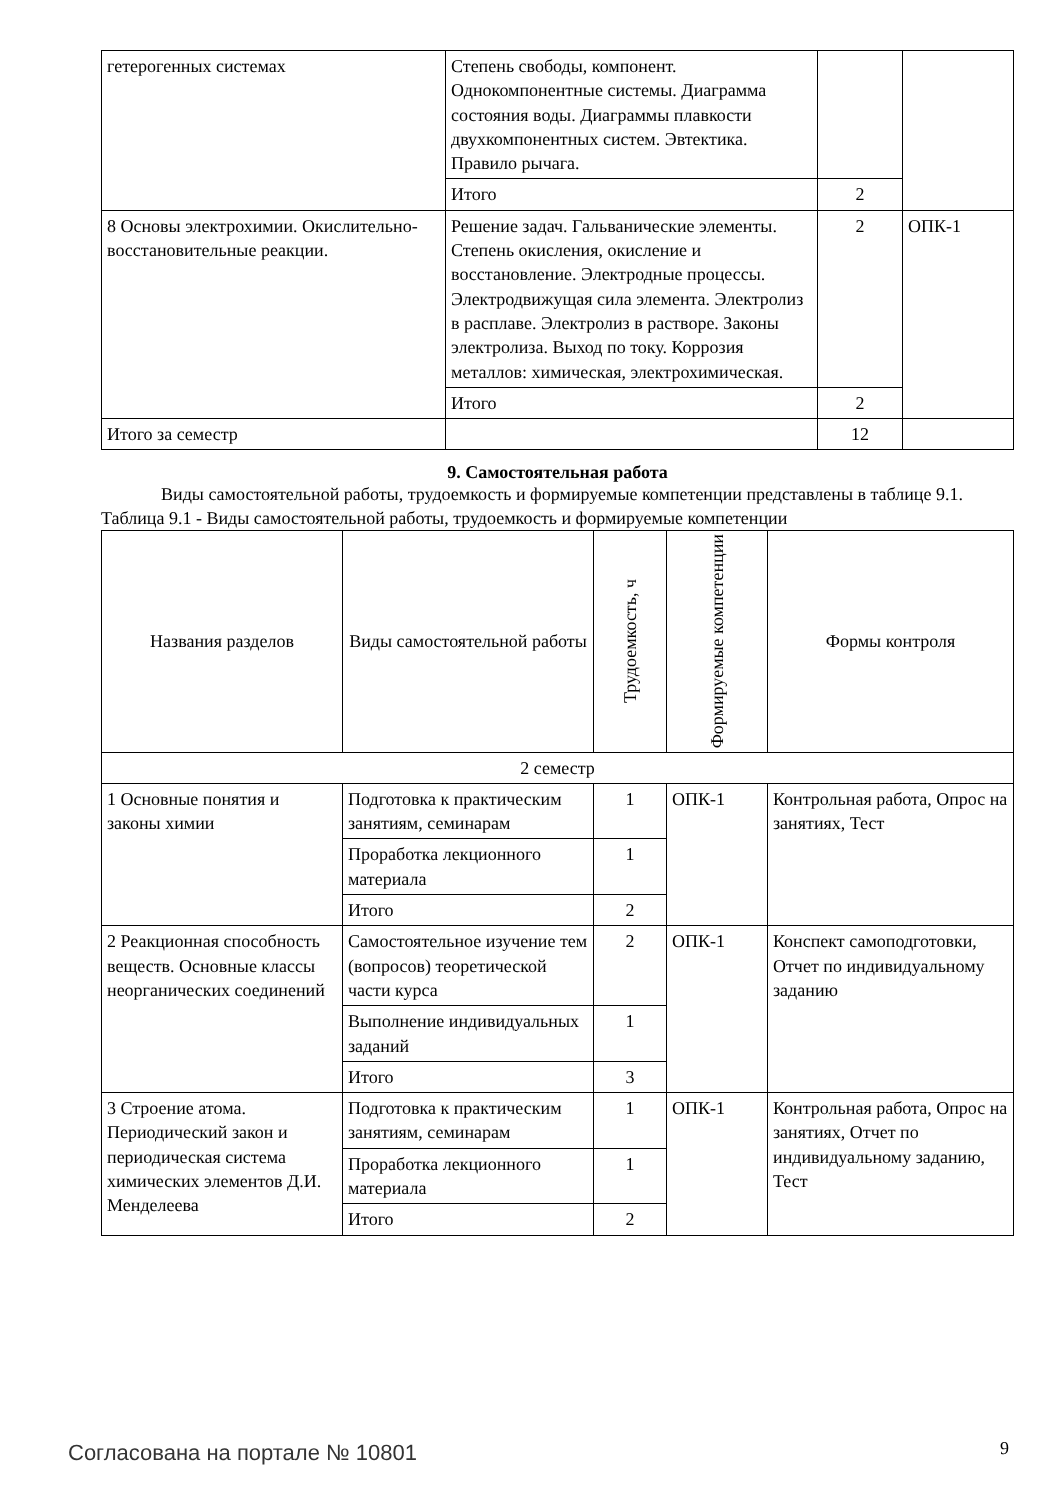| гетерогенных системах | Степень свободы, компонент. Однокомпонентные системы. Диаграмма состояния воды. Диаграммы плавкости двухкомпонентных систем. Эвтектика. Правило рычага. | | |
| | Итого | 2 | |
| 8 Основы электрохимии. Окислительно-восстановительные реакции. | Решение задач. Гальванические элементы. Степень окисления, окисление и восстановление. Электродные процессы. Электродвижущая сила элемента. Электролиз в расплаве. Электролиз в растворе. Законы электролиза. Выход по току. Коррозия металлов: химическая, электрохимическая. | 2 | ОПК-1 |
| | Итого | 2 | |
| Итого за семестр | | 12 | |
9. Самостоятельная работа
Виды самостоятельной работы, трудоемкость и формируемые компетенции представлены в таблице 9.1.
Таблица 9.1 - Виды самостоятельной работы, трудоемкость и формируемые компетенции
| Названия разделов | Виды самостоятельной работы | Трудоемкость, ч | Формируемые компетенции | Формы контроля |
| --- | --- | --- | --- | --- |
| 2 семестр | | | | |
| 1 Основные понятия и законы химии | Подготовка к практическим занятиям, семинарам | 1 | ОПК-1 | Контрольная работа, Опрос на занятиях, Тест |
| | Проработка лекционного материала | 1 | | |
| | Итого | 2 | | |
| 2 Реакционная способность веществ. Основные классы неорганических соединений | Самостоятельное изучение тем (вопросов) теоретической части курса | 2 | ОПК-1 | Конспект самоподготовки, Отчет по индивидуальному заданию |
| | Выполнение индивидуальных заданий | 1 | | |
| | Итого | 3 | | |
| 3 Строение атома. Периодический закон и периодическая система химических элементов Д.И. Менделеева | Подготовка к практическим занятиям, семинарам | 1 | ОПК-1 | Контрольная работа, Опрос на занятиях, Отчет по индивидуальному заданию, Тест |
| | Проработка лекционного материала | 1 | | |
| | Итого | 2 | | |
Согласована на портале № 10801 9